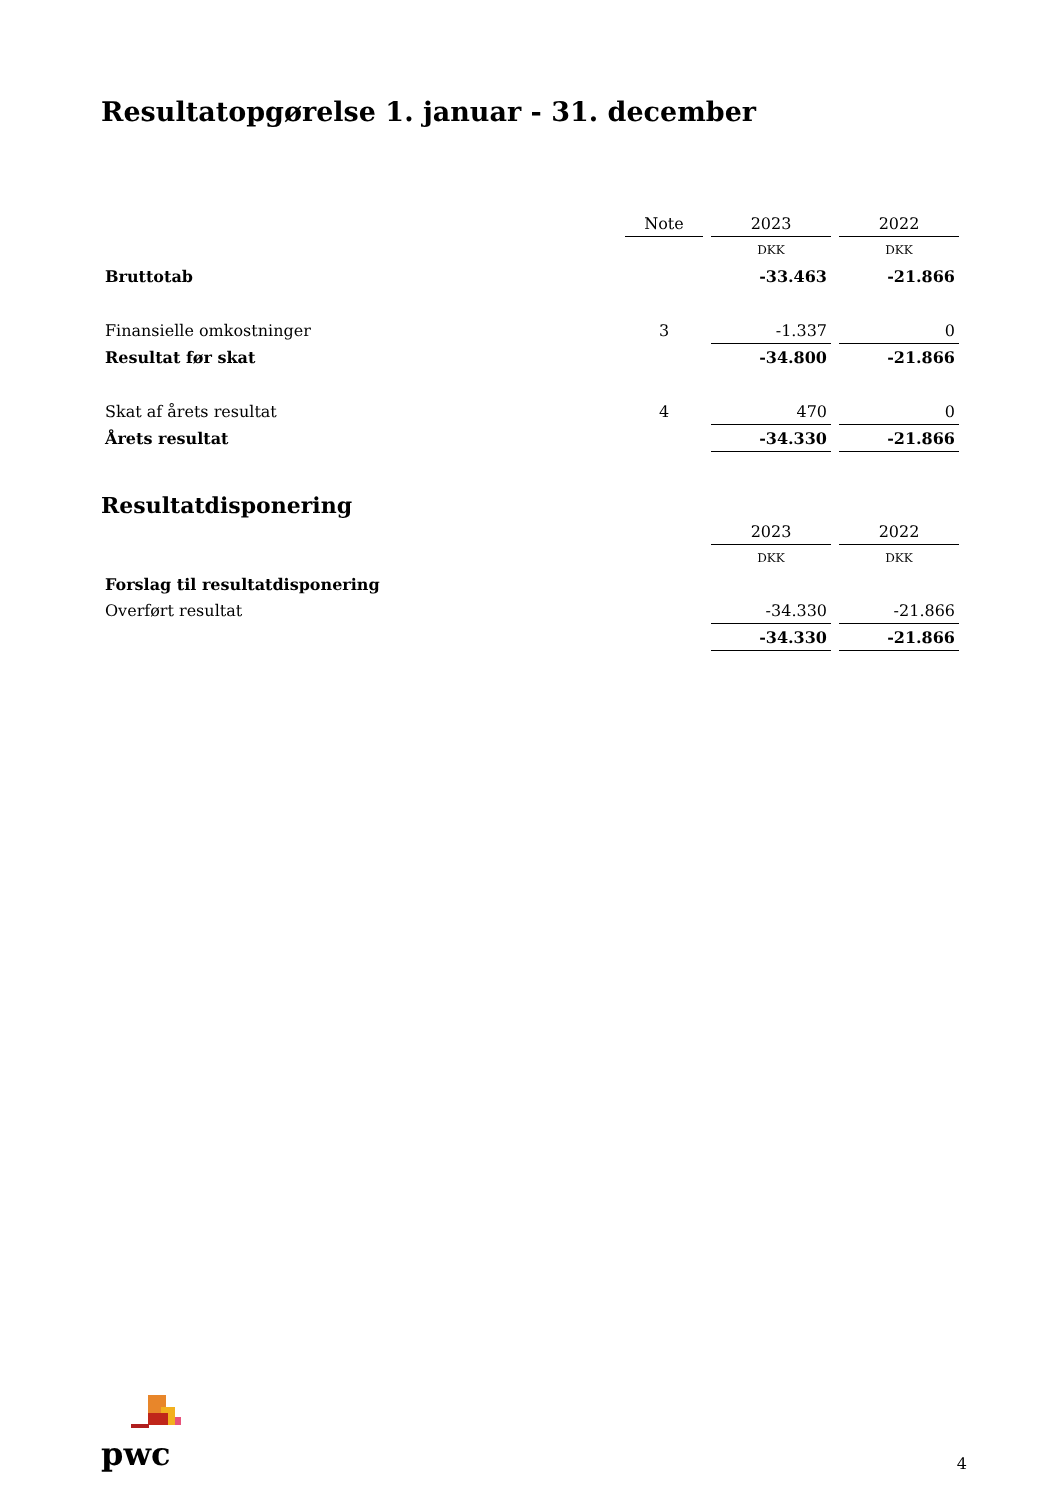Resultatopgørelse 1. januar - 31. december
| | Note | 2023 | 2022 |
| | | DKK | DKK |
| Bruttotab | | -33.463 | -21.866 |
| Finansielle omkostninger | 3 | -1.337 | 0 |
| Resultat før skat | | -34.800 | -21.866 |
| Skat af årets resultat | 4 | 470 | 0 |
| Årets resultat | | -34.330 | -21.866 |
Resultatdisponering
| | | 2023 | 2022 |
| | | DKK | DKK |
| Forslag til resultatdisponering | | | |
| Overført resultat | | -34.330 | -21.866 |
| | | -34.330 | -21.866 |
pwc
4